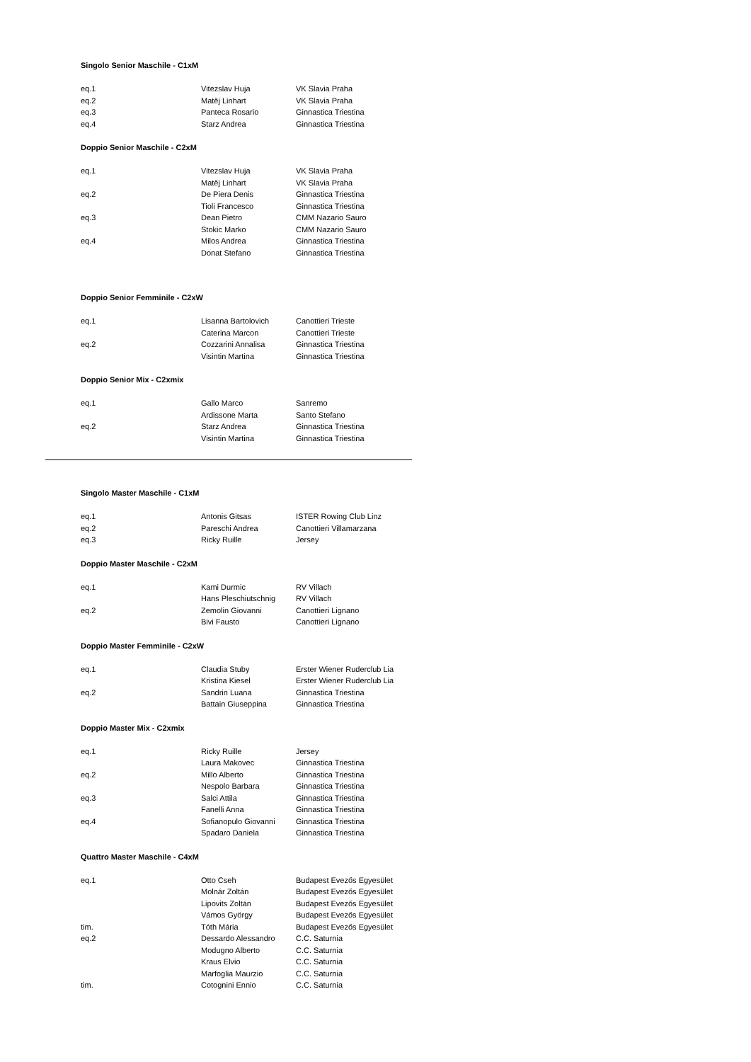Singolo Senior Maschile - C1xM
| eq.1 | Vitezslav Huja | VK Slavia Praha |
| eq.2 | Matěj Linhart | VK Slavia Praha |
| eq.3 | Panteca Rosario | Ginnastica Triestina |
| eq.4 | Starz Andrea | Ginnastica Triestina |
Doppio Senior Maschile - C2xM
| eq.1 | Vitezslav Huja | VK Slavia Praha |
| | Matěj Linhart | VK Slavia Praha |
| eq.2 | De Piera Denis | Ginnastica Triestina |
| | Tioli Francesco | Ginnastica Triestina |
| eq.3 | Dean Pietro | CMM Nazario Sauro |
| | Stokic Marko | CMM Nazario Sauro |
| eq.4 | Milos Andrea | Ginnastica Triestina |
| | Donat Stefano | Ginnastica Triestina |
Doppio Senior Femminile - C2xW
| eq.1 | Lisanna Bartolovich | Canottieri Trieste |
| | Caterina Marcon | Canottieri Trieste |
| eq.2 | Cozzarini Annalisa | Ginnastica Triestina |
| | Visintin Martina | Ginnastica Triestina |
Doppio Senior Mix - C2xmix
| eq.1 | Gallo Marco | Sanremo |
| | Ardissone Marta | Santo Stefano |
| eq.2 | Starz Andrea | Ginnastica Triestina |
| | Visintin Martina | Ginnastica Triestina |
Singolo Master Maschile - C1xM
| eq.1 | Antonis Gitsas | ISTER Rowing Club Linz |
| eq.2 | Pareschi Andrea | Canottieri Villamarzana |
| eq.3 | Ricky Ruille | Jersey |
Doppio Master Maschile - C2xM
| eq.1 | Kami Durmic | RV Villach |
| | Hans Pleschiutschnig | RV Villach |
| eq.2 | Zemolin Giovanni | Canottieri Lignano |
| | Bivi Fausto | Canottieri Lignano |
Doppio Master Femminile - C2xW
| eq.1 | Claudia Stuby | Erster Wiener Ruderclub Lia |
| | Kristina Kiesel | Erster Wiener Ruderclub Lia |
| eq.2 | Sandrin Luana | Ginnastica Triestina |
| | Battain Giuseppina | Ginnastica Triestina |
Doppio Master Mix - C2xmix
| eq.1 | Ricky Ruille | Jersey |
| | Laura Makovec | Ginnastica Triestina |
| eq.2 | Millo Alberto | Ginnastica Triestina |
| | Nespolo Barbara | Ginnastica Triestina |
| eq.3 | Salci Attila | Ginnastica Triestina |
| | Fanelli Anna | Ginnastica Triestina |
| eq.4 | Sofianopulo Giovanni | Ginnastica Triestina |
| | Spadaro Daniela | Ginnastica Triestina |
Quattro Master Maschile - C4xM
| eq.1 | Otto Cseh | Budapest Evezős Egyesület |
| | Molnár Zoltán | Budapest Evezős Egyesület |
| | Lipovits Zoltán | Budapest Evezős Egyesület |
| | Vámos György | Budapest Evezős Egyesület |
| tim. | Tóth Mária | Budapest Evezős Egyesület |
| eq.2 | Dessardo Alessandro | C.C. Saturnia |
| | Modugno Alberto | C.C. Saturnia |
| | Kraus Elvio | C.C. Saturnia |
| | Marfoglia Maurzio | C.C. Saturnia |
| tim. | Cotognini Ennio | C.C. Saturnia |